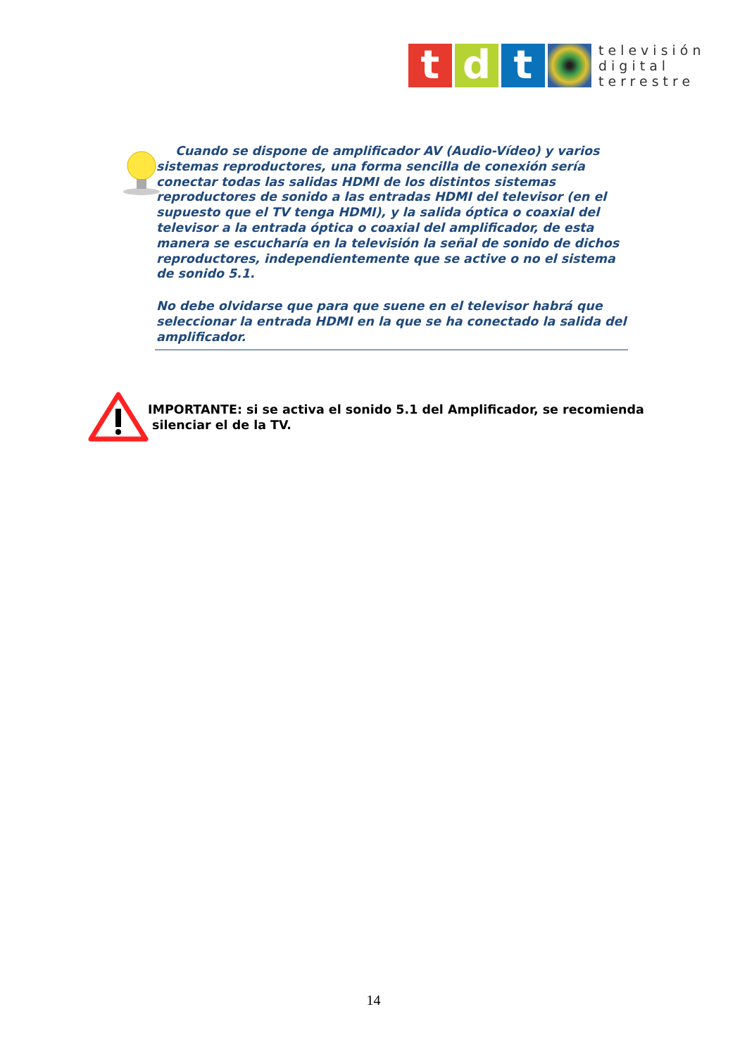t d t
televisión
digital
terrestre
Cuando se dispone de amplificador AV (Audio-Vídeo) y varios sistemas reproductores, una forma sencilla de conexión sería conectar todas las salidas HDMI de los distintos sistemas reproductores de sonido a las entradas HDMI del televisor (en el supuesto que el TV tenga HDMI), y la salida óptica o coaxial del televisor a la entrada óptica o coaxial del amplificador, de esta manera se escucharía en la televisión la señal de sonido de dichos reproductores, independientemente que se active o no el sistema de sonido 5.1.
No debe olvidarse que para que suene en el televisor habrá que seleccionar la entrada HDMI en la que se ha conectado la salida del amplificador.
IMPORTANTE: si se activa el sonido 5.1 del Amplificador, se recomienda
silenciar el de la TV.
14